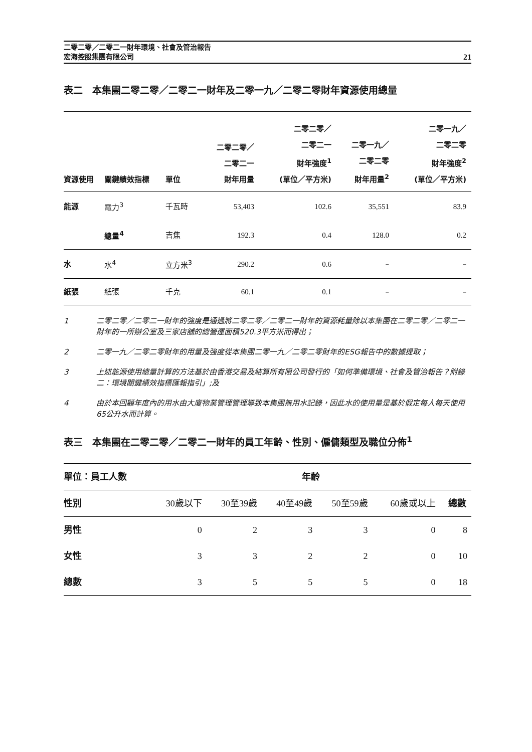二零二零／二零二一財年環境、社會及管治報告
宏海控股集團有限公司
21
表二　本集團二零二零／二零二一財年及二零一九／二零二零財年資源使用總量
| 資源使用 | 關鍵績效指標 | 單位 | 二零二零／ 二零二一 財年用量 | 二零二零／ 二零二一 財年強度<sup>1</sup> (單位／平方米) | 二零一九／ 二零二零 財年用量<sup>2</sup> | 二零一九／ 二零二零 財年強度<sup>2</sup> (單位／平方米) |
| --- | --- | --- | --- | --- | --- | --- |
| 能源 | 電力<sup>3</sup> | 千瓦時 | 53,403 | 102.6 | 35,551 | 83.9 |
| | 總量<sup>4</sup> | 吉焦 | 192.3 | 0.4 | 128.0 | 0.2 |
| 水 | 水<sup>4</sup> | 立方米<sup>3</sup> | 290.2 | 0.6 | – | – |
| 紙張 | 紙張 | 千克 | 60.1 | 0.1 | – | – |
1 二零二零／二零二一財年的強度是通過將二零二零／二零二一財年的資源耗量除以本集團在二零二零／二零二一財年的一所辦公室及三家店舖的總營運面積520.3平方米而得出；
2 二零一九／二零二零財年的用量及強度從本集團二零一九／二零二零財年的ESG報告中的數據提取；
3 上述能源使用總量計算的方法基於由香港交易及結算所有限公司發行的「如何準備環境、社會及管治報告？附錄二：環境關鍵績效指標匯報指引」;及
4 由於本回顧年度內的用水由大廈物業管理管理導致本集團無用水記錄，因此水的使用量是基於假定每人每天使用65公升水而計算。
表三　本集團在二零二零／二零二一財年的員工年齡、性別、僱傭類型及職位分佈<sup>1</sup>
| 單位：員工人數 | 年齡 | | | | | |
| --- | --- | --- | --- | --- | --- | --- |
| 性別 | 30歲以下 | 30至39歲 | 40至49歲 | 50至59歲 | 60歲或以上 | 總數 |
| 男性 | 0 | 2 | 3 | 3 | 0 | 8 |
| 女性 | 3 | 3 | 2 | 2 | 0 | 10 |
| 總數 | 3 | 5 | 5 | 5 | 0 | 18 |